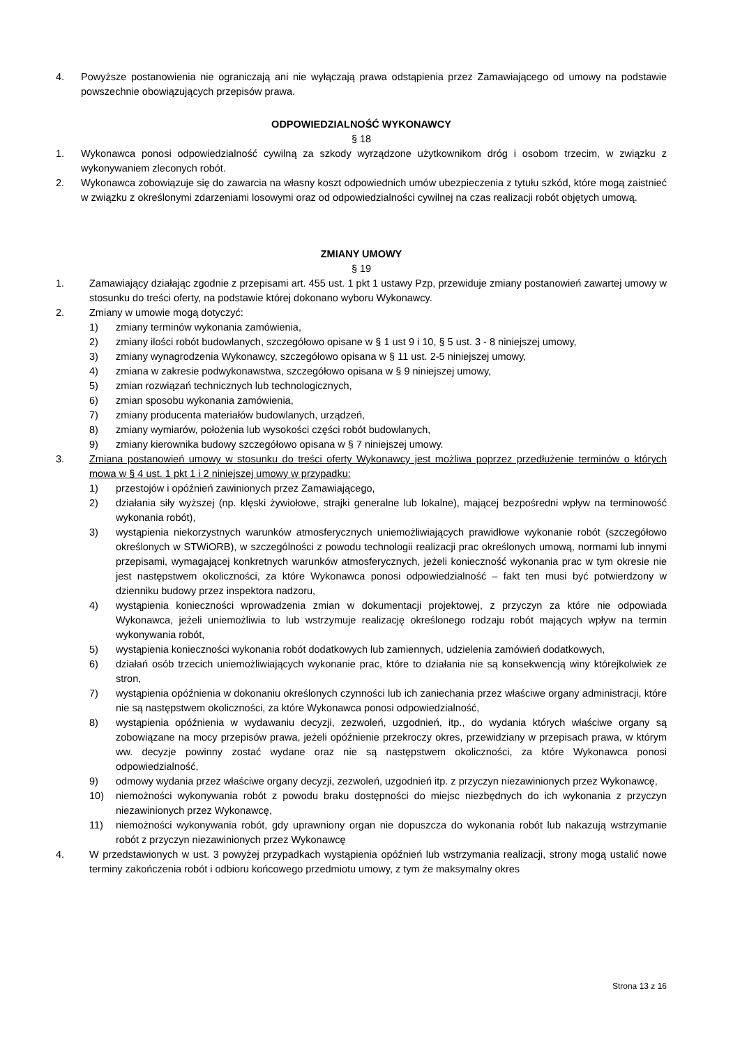4. Powyższe postanowienia nie ograniczają ani nie wyłączają prawa odstąpienia przez Zamawiającego od umowy na podstawie powszechnie obowiązujących przepisów prawa.
ODPOWIEDZIALNOŚĆ WYKONAWCY
§ 18
1. Wykonawca ponosi odpowiedzialność cywilną za szkody wyrządzone użytkownikom dróg i osobom trzecim, w związku z wykonywaniem zleconych robót.
2. Wykonawca zobowiązuje się do zawarcia na własny koszt odpowiednich umów ubezpieczenia z tytułu szkód, które mogą zaistnieć w związku z określonymi zdarzeniami losowymi oraz od odpowiedzialności cywilnej na czas realizacji robót objętych umową.
ZMIANY UMOWY
§ 19
1. Zamawiający działając zgodnie z przepisami art. 455 ust. 1 pkt 1 ustawy Pzp, przewiduje zmiany postanowień zawartej umowy w stosunku do treści oferty, na podstawie której dokonano wyboru Wykonawcy.
2. Zmiany w umowie mogą dotyczyć:
1) zmiany terminów wykonania zamówienia,
2) zmiany ilości robót budowlanych, szczegółowo opisane w § 1 ust 9 i 10, § 5 ust. 3 - 8 niniejszej umowy,
3) zmiany wynagrodzenia Wykonawcy, szczegółowo opisana w § 11 ust. 2-5 niniejszej umowy,
4) zmiana w zakresie podwykonawstwa, szczegółowo opisana w § 9 niniejszej umowy,
5) zmian rozwiązań technicznych lub technologicznych,
6) zmian sposobu wykonania zamówienia,
7) zmiany producenta materiałów budowlanych, urządzeń,
8) zmiany wymiarów, położenia lub wysokości części robót budowlanych,
9) zmiany kierownika budowy szczegółowo opisana w § 7 niniejszej umowy.
3. Zmiana postanowień umowy w stosunku do treści oferty Wykonawcy jest możliwa poprzez przedłużenie terminów o których mowa w § 4 ust. 1 pkt 1 i 2 niniejszej umowy w przypadku:
1) przestojów i opóźnień zawinionych przez Zamawiającego,
2) działania siły wyższej (np. klęski żywiołowe, strajki generalne lub lokalne), mającej bezpośredni wpływ na terminowość wykonania robót),
3) wystąpienia niekorzystnych warunków atmosferycznych uniemożliwiających prawidłowe wykonanie robót (szczegółowo określonych w STWiORB), w szczególności z powodu technologii realizacji prac określonych umową, normami lub innymi przepisami, wymagającej konkretnych warunków atmosferycznych, jeżeli konieczność wykonania prac w tym okresie nie jest następstwem okoliczności, za które Wykonawca ponosi odpowiedzialność – fakt ten musi być potwierdzony w dzienniku budowy przez inspektora nadzoru,
4) wystąpienia konieczności wprowadzenia zmian w dokumentacji projektowej, z przyczyn za które nie odpowiada Wykonawca, jeżeli uniemożliwia to lub wstrzymuje realizację określonego rodzaju robót mających wpływ na termin wykonywania robót,
5) wystąpienia konieczności wykonania robót dodatkowych lub zamiennych, udzielenia zamówień dodatkowych,
6) działań osób trzecich uniemożliwiających wykonanie prac, które to działania nie są konsekwencją winy którejkolwiek ze stron,
7) wystąpienia opóźnienia w dokonaniu określonych czynności lub ich zaniechania przez właściwe organy administracji, które nie są następstwem okoliczności, za które Wykonawca ponosi odpowiedzialność,
8) wystąpienia opóźnienia w wydawaniu decyzji, zezwoleń, uzgodnień, itp., do wydania których właściwe organy są zobowiązane na mocy przepisów prawa, jeżeli opóźnienie przekroczy okres, przewidziany w przepisach prawa, w którym ww. decyzje powinny zostać wydane oraz nie są następstwem okoliczności, za które Wykonawca ponosi odpowiedzialność,
9) odmowy wydania przez właściwe organy decyzji, zezwoleń, uzgodnień itp. z przyczyn niezawinionych przez Wykonawcę,
10) niemożności wykonywania robót z powodu braku dostępności do miejsc niezbędnych do ich wykonania z przyczyn niezawinionych przez Wykonawcę,
11) niemożności wykonywania robót, gdy uprawniony organ nie dopuszcza do wykonania robót lub nakazują wstrzymanie robót z przyczyn niezawinionych przez Wykonawcę
4. W przedstawionych w ust. 3 powyżej przypadkach wystąpienia opóźnień lub wstrzymania realizacji, strony mogą ustalić nowe terminy zakończenia robót i odbioru końcowego przedmiotu umowy, z tym że maksymalny okres
Strona 13 z 16